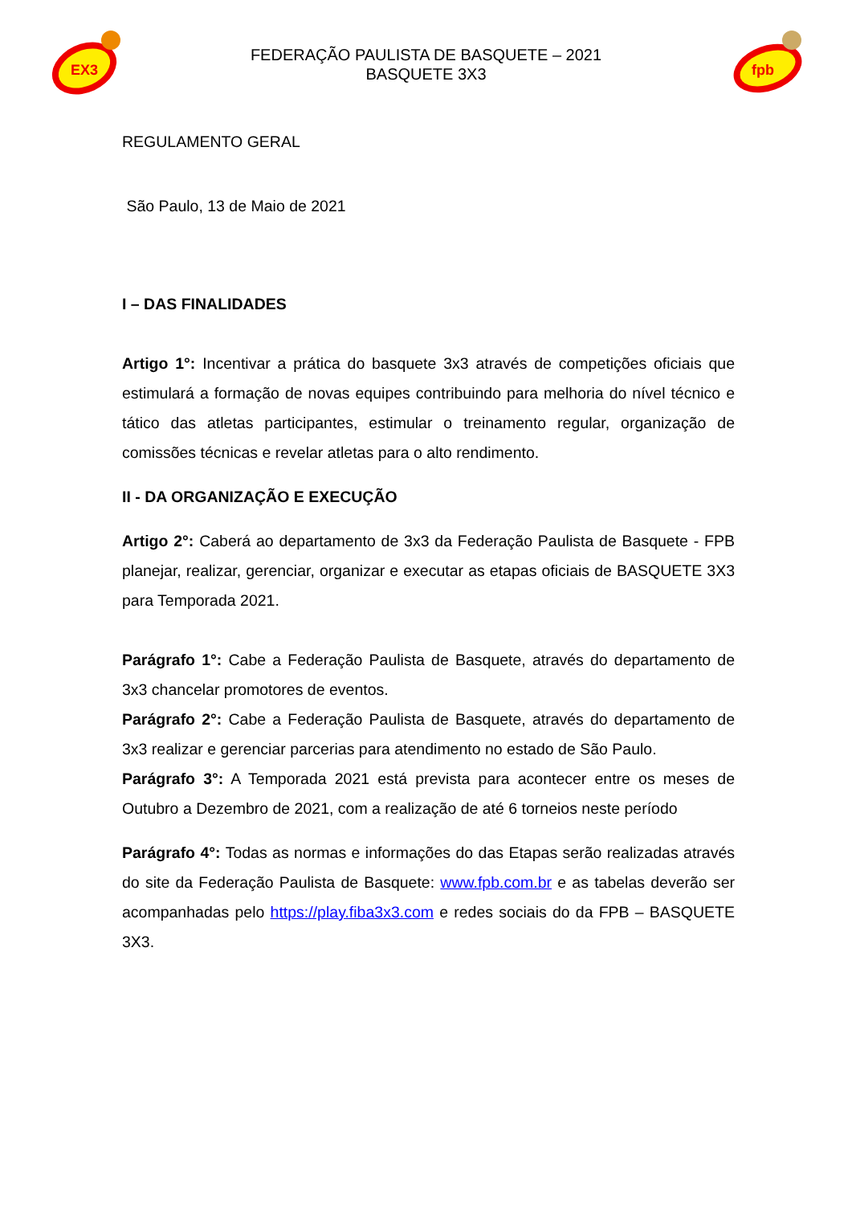EX3
FEDERAÇÃO PAULISTA DE BASQUETE – 2021
BASQUETE 3X3
fpb
REGULAMENTO GERAL
São Paulo, 13 de Maio de 2021
I – DAS FINALIDADES
Artigo 1°: Incentivar a prática do basquete 3x3 através de competições oficiais que estimulará a formação de novas equipes contribuindo para melhoria do nível técnico e tático das atletas participantes, estimular o treinamento regular, organização de comissões técnicas e revelar atletas para o alto rendimento.
II - DA ORGANIZAÇÃO E EXECUÇÃO
Artigo 2°: Caberá ao departamento de 3x3 da Federação Paulista de Basquete - FPB planejar, realizar, gerenciar, organizar e executar as etapas oficiais de BASQUETE 3X3 para Temporada 2021.
Parágrafo 1°: Cabe a Federação Paulista de Basquete, através do departamento de 3x3 chancelar promotores de eventos.
Parágrafo 2°: Cabe a Federação Paulista de Basquete, através do departamento de 3x3 realizar e gerenciar parcerias para atendimento no estado de São Paulo.
Parágrafo 3°: A Temporada 2021 está prevista para acontecer entre os meses de Outubro a Dezembro de 2021, com a realização de até 6 torneios neste período
Parágrafo 4°: Todas as normas e informações do das Etapas serão realizadas através do site da Federação Paulista de Basquete: www.fpb.com.br e as tabelas deverão ser acompanhadas pelo https://play.fiba3x3.com e redes sociais do da FPB – BASQUETE 3X3.